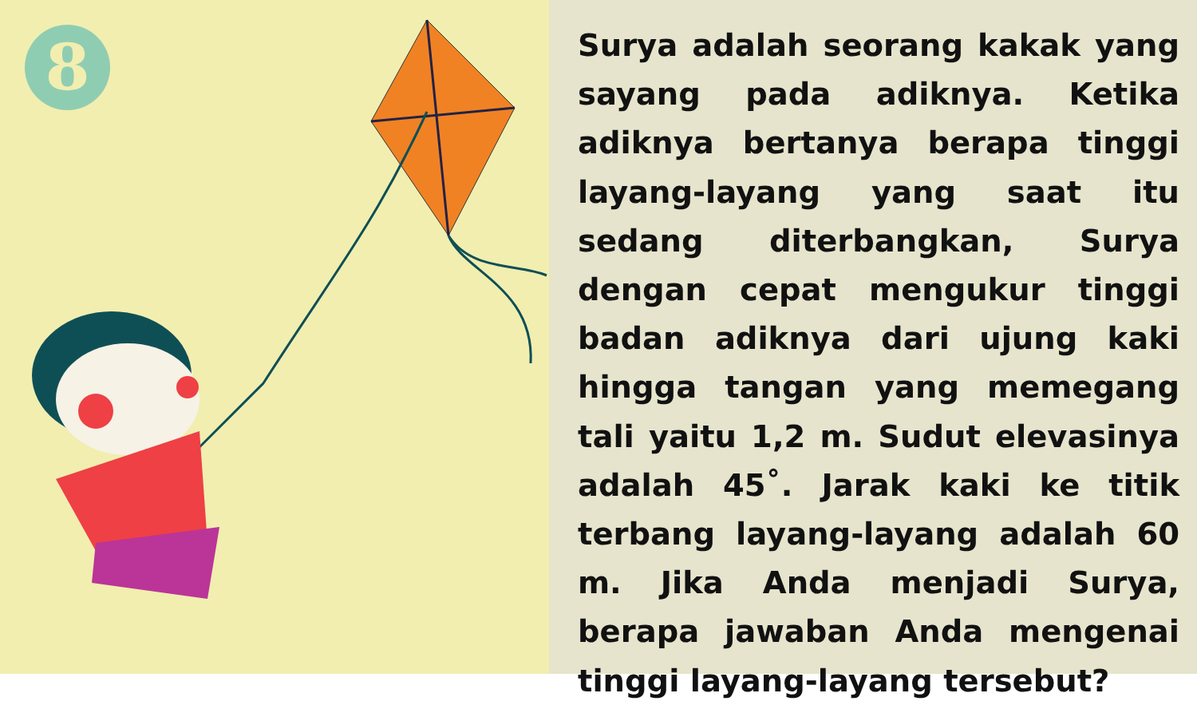8
Surya adalah seorang kakak yang sayang pada adiknya. Ketika adiknya bertanya berapa tinggi layang-layang yang saat itu sedang diterbangkan, Surya dengan cepat mengukur tinggi badan adiknya dari ujung kaki hingga tangan yang memegang tali yaitu 1,2 m. Sudut elevasinya adalah 45˚. Jarak kaki ke titik terbang layang-layang adalah 60 m. Jika Anda menjadi Surya, berapa jawaban Anda mengenai tinggi layang-layang tersebut?